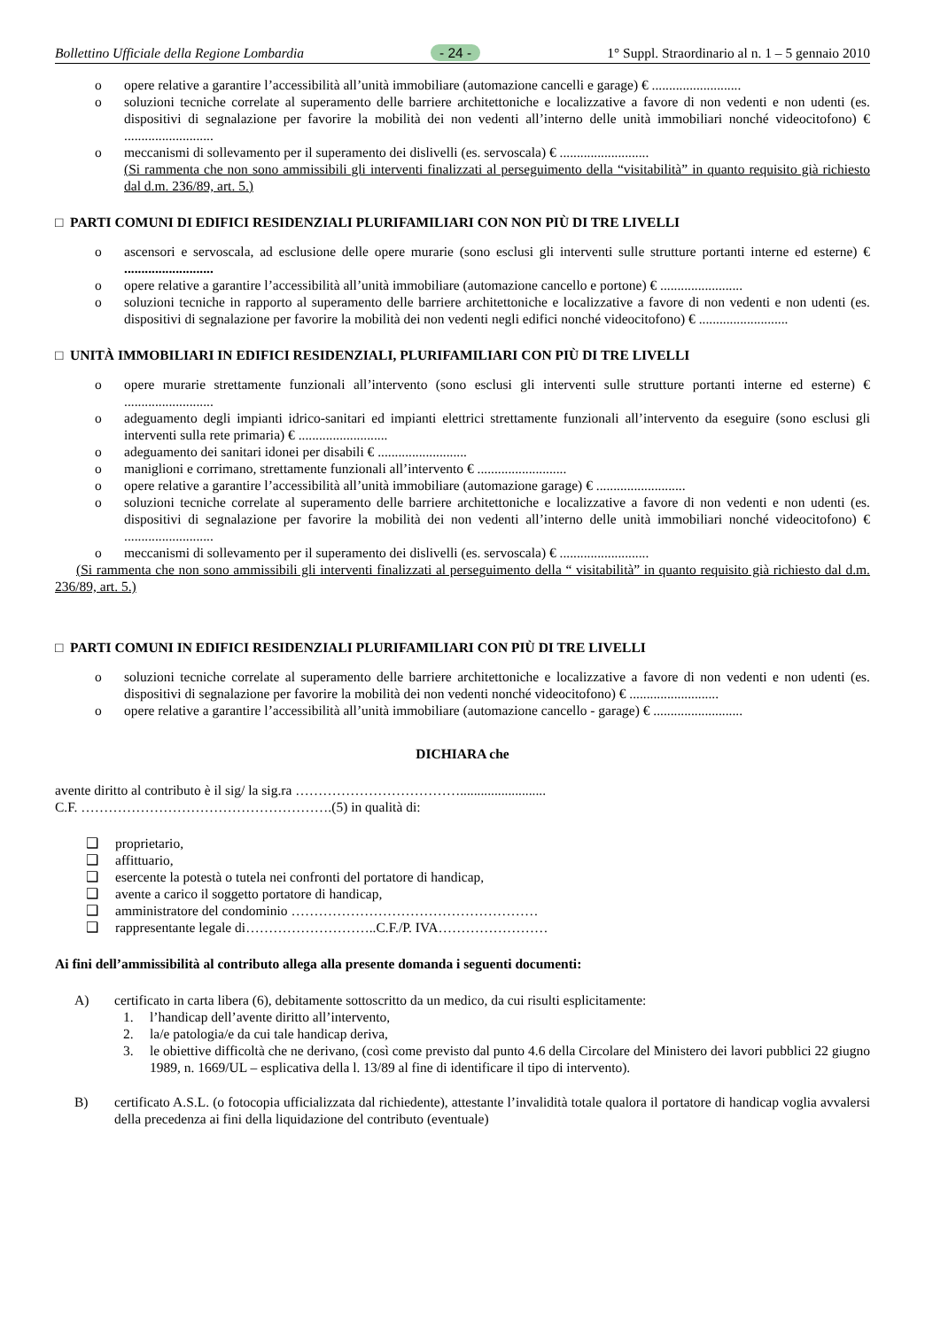Bollettino Ufficiale della Regione Lombardia - 24 - 1° Suppl. Straordinario al n. 1 – 5 gennaio 2010
o opere relative a garantire l’accessibilità all’unità immobiliare (automazione cancelli e garage) € ..........................
o soluzioni tecniche correlate al superamento delle barriere architettoniche e localizzative a favore di non vedenti e non udenti (es. dispositivi di segnalazione per favorire la mobilità dei non vedenti all’interno delle unità immobiliari nonché videocitofono) € ..........................
o meccanismi di sollevamento per il superamento dei dislivelli (es. servoscala) € ..........................
(Si rammenta che non sono ammissibili gli interventi finalizzati al perseguimento della “visitabilità” in quanto requisito già richiesto dal d.m. 236/89, art. 5.)
□ PARTI COMUNI DI EDIFICI RESIDENZIALI PLURIFAMILIARI CON NON PIÙ DI TRE LIVELLI
o ascensori e servoscala, ad esclusione delle opere murarie (sono esclusi gli interventi sulle strutture portanti interne ed esterne) € ..........................
o opere relative a garantire l’accessibilità all’unità immobiliare (automazione cancello e portone) € ........................
o soluzioni tecniche in rapporto al superamento delle barriere architettoniche e localizzative a favore di non vedenti e non udenti (es. dispositivi di segnalazione per favorire la mobilità dei non vedenti negli edifici nonché videocitofono) € ..........................
□ UNITÀ IMMOBILIARI IN EDIFICI RESIDENZIALI, PLURIFAMILIARI CON PIÙ DI TRE LIVELLI
o opere murarie strettamente funzionali all’intervento (sono esclusi gli interventi sulle strutture portanti interne ed esterne) € ..........................
o adeguamento degli impianti idrico-sanitari ed impianti elettrici strettamente funzionali all’intervento da eseguire (sono esclusi gli interventi sulla rete primaria) € ..........................
o adeguamento dei sanitari idonei per disabili € ..........................
o maniglioni e corrimano, strettamente funzionali all’intervento € ..........................
o opere relative a garantire l’accessibilità all’unità immobiliare (automazione garage) € ..........................
o soluzioni tecniche correlate al superamento delle barriere architettoniche e localizzative a favore di non vedenti e non udenti (es. dispositivi di segnalazione per favorire la mobilità dei non vedenti all’interno delle unità immobiliari nonché videocitofono) € ..........................
o meccanismi di sollevamento per il superamento dei dislivelli (es. servoscala) € ..........................
(Si rammenta che non sono ammissibili gli interventi finalizzati al perseguimento della “ visitabilità” in quanto requisito già richiesto dal d.m. 236/89, art. 5.)
□ PARTI COMUNI IN EDIFICI RESIDENZIALI PLURIFAMILIARI CON PIÙ DI TRE LIVELLI
o soluzioni tecniche correlate al superamento delle barriere architettoniche e localizzative a favore di non vedenti e non udenti (es. dispositivi di segnalazione per favorire la mobilità dei non vedenti nonché videocitofono) € ..........................
o opere relative a garantire l’accessibilità all’unità immobiliare (automazione cancello - garage) € ..........................
DICHIARA che
avente diritto al contributo è il sig/ la sig.ra ……………………………….........................
C.F. ……………………………………………….(5) in qualità di:
❑ proprietario,
❑ affittuario,
❑ esercente la potestà o tutela nei confronti del portatore di handicap,
❑ avente a carico il soggetto portatore di handicap,
❑ amministratore del condominio ………………………………………………
❑ rappresentante legale di………………………..C.F./P. IVA……………………
Ai fini dell’ammissibilità al contributo allega alla presente domanda i seguenti documenti:
A) certificato in carta libera (6), debitamente sottoscritto da un medico, da cui risulti esplicitamente:
1. l’handicap dell’avente diritto all’intervento,
2. la/e patologia/e da cui tale handicap deriva,
3. le obiettive difficoltà che ne derivano, (così come previsto dal punto 4.6 della Circolare del Ministero dei lavori pubblici 22 giugno 1989, n. 1669/UL – esplicativa della l. 13/89 al fine di identificare il tipo di intervento).
B) certificato A.S.L. (o fotocopia ufficializzata dal richiedente), attestante l’invalidità totale qualora il portatore di handicap voglia avvalersi della precedenza ai fini della liquidazione del contributo (eventuale)